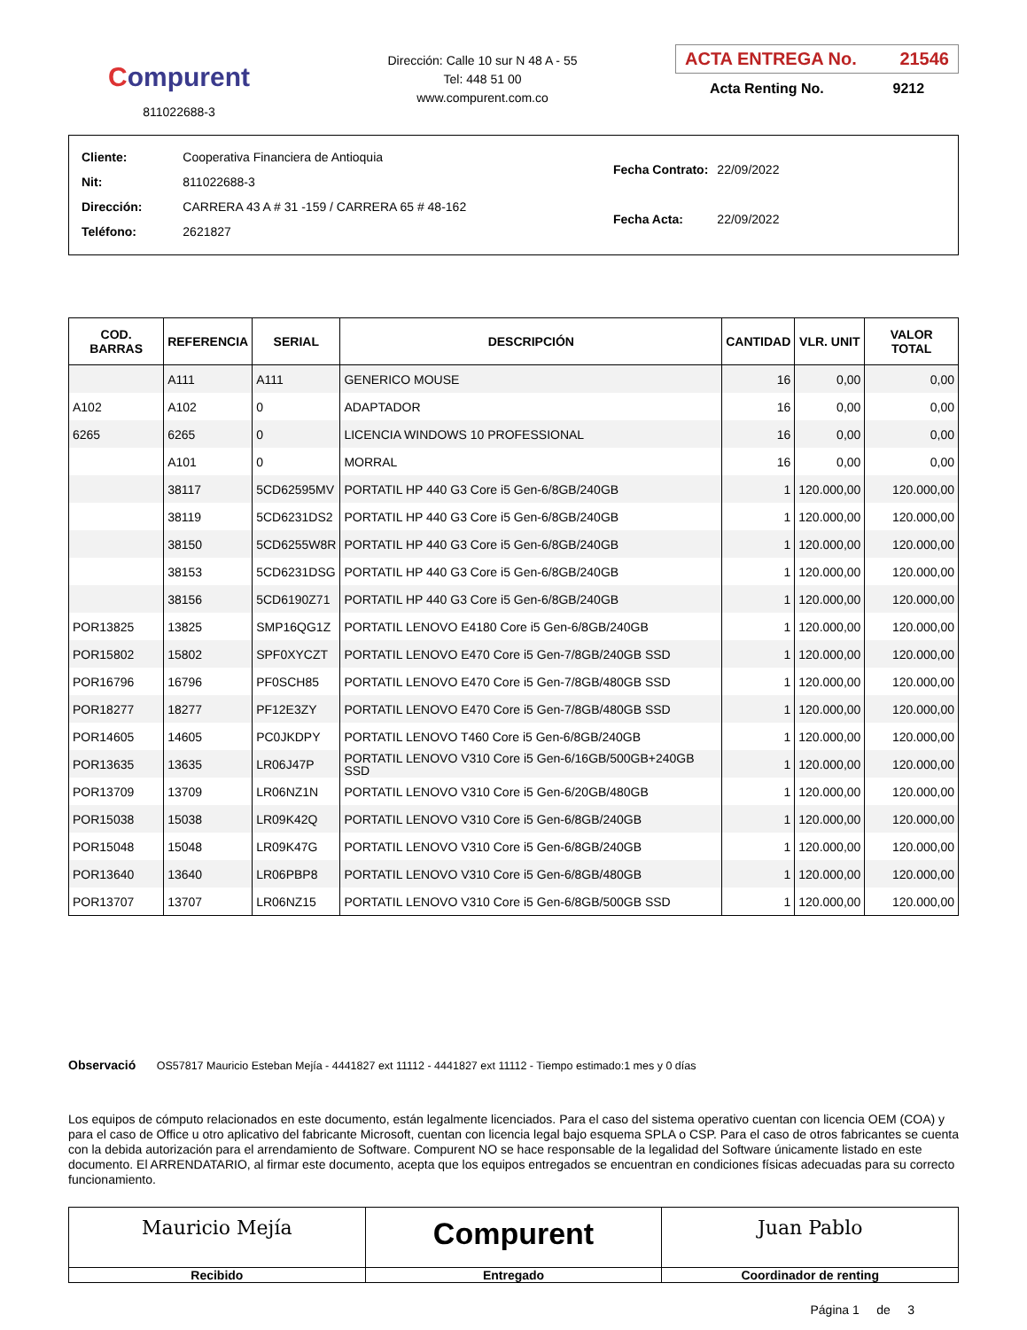Compurent
811022688-3
Dirección: Calle 10 sur N 48 A - 55
Tel: 448 51 00
www.compurent.com.co
ACTA ENTREGA No. 21546
Acta Renting No. 9212
| Cliente: | Cooperativa Financiera de Antioquia |
| Nit: | 811022688-3 |
| Dirección: | CARRERA 43 A # 31 -159 / CARRERA 65 # 48-162 |
| Teléfono: | 2621827 |
| Fecha Contrato: | 22/09/2022 |
| Fecha Acta: | 22/09/2022 |
| COD. BARRAS | REFERENCIA | SERIAL | DESCRIPCIÓN | CANTIDAD | VLR. UNIT | VALOR TOTAL |
| --- | --- | --- | --- | --- | --- | --- |
| | A111 | A111 | GENERICO MOUSE | 16 | 0,00 | 0,00 |
| A102 | A102 | 0 | ADAPTADOR | 16 | 0,00 | 0,00 |
| 6265 | 6265 | 0 | LICENCIA WINDOWS 10 PROFESSIONAL | 16 | 0,00 | 0,00 |
| | A101 | 0 | MORRAL | 16 | 0,00 | 0,00 |
| | 38117 | 5CD62595MV | PORTATIL HP 440 G3 Core i5 Gen-6/8GB/240GB | 1 | 120.000,00 | 120.000,00 |
| | 38119 | 5CD6231DS2 | PORTATIL HP 440 G3 Core i5 Gen-6/8GB/240GB | 1 | 120.000,00 | 120.000,00 |
| | 38150 | 5CD6255W8R | PORTATIL HP 440 G3 Core i5 Gen-6/8GB/240GB | 1 | 120.000,00 | 120.000,00 |
| | 38153 | 5CD6231DSG | PORTATIL HP 440 G3 Core i5 Gen-6/8GB/240GB | 1 | 120.000,00 | 120.000,00 |
| | 38156 | 5CD6190Z71 | PORTATIL HP 440 G3 Core i5 Gen-6/8GB/240GB | 1 | 120.000,00 | 120.000,00 |
| POR13825 | 13825 | SMP16QG1Z | PORTATIL LENOVO E4180 Core i5 Gen-6/8GB/240GB | 1 | 120.000,00 | 120.000,00 |
| POR15802 | 15802 | SPF0XYCZT | PORTATIL LENOVO E470 Core i5 Gen-7/8GB/240GB SSD | 1 | 120.000,00 | 120.000,00 |
| POR16796 | 16796 | PF0SCH85 | PORTATIL LENOVO E470 Core i5 Gen-7/8GB/480GB SSD | 1 | 120.000,00 | 120.000,00 |
| POR18277 | 18277 | PF12E3ZY | PORTATIL LENOVO E470 Core i5 Gen-7/8GB/480GB SSD | 1 | 120.000,00 | 120.000,00 |
| POR14605 | 14605 | PC0JKDPY | PORTATIL LENOVO T460 Core i5 Gen-6/8GB/240GB | 1 | 120.000,00 | 120.000,00 |
| POR13635 | 13635 | LR06J47P | PORTATIL LENOVO V310 Core i5 Gen-6/16GB/500GB+240GB SSD | 1 | 120.000,00 | 120.000,00 |
| POR13709 | 13709 | LR06NZ1N | PORTATIL LENOVO V310 Core i5 Gen-6/20GB/480GB | 1 | 120.000,00 | 120.000,00 |
| POR15038 | 15038 | LR09K42Q | PORTATIL LENOVO V310 Core i5 Gen-6/8GB/240GB | 1 | 120.000,00 | 120.000,00 |
| POR15048 | 15048 | LR09K47G | PORTATIL LENOVO V310 Core i5 Gen-6/8GB/240GB | 1 | 120.000,00 | 120.000,00 |
| POR13640 | 13640 | LR06PBP8 | PORTATIL LENOVO V310 Core i5 Gen-6/8GB/480GB | 1 | 120.000,00 | 120.000,00 |
| POR13707 | 13707 | LR06NZ15 | PORTATIL LENOVO V310 Core i5 Gen-6/8GB/500GB SSD | 1 | 120.000,00 | 120.000,00 |
Observació OS57817 Mauricio Esteban Mejía - 4441827 ext 11112 - 4441827 ext 11112 - Tiempo estimado:1 mes y 0 días
Los equipos de cómputo relacionados en este documento, están legalmente licenciados. Para el caso del sistema operativo cuentan con licencia OEM (COA) y para el caso de Office u otro aplicativo del fabricante Microsoft, cuentan con licencia legal bajo esquema SPLA o CSP. Para el caso de otros fabricantes se cuenta con la debida autorización para el arrendamiento de Software. Compurent NO se hace responsable de la legalidad del Software únicamente listado en este documento. El ARRENDATARIO, al firmar este documento, acepta que los equipos entregados se encuentran en condiciones físicas adecuadas para su correcto funcionamiento.
Mauricio Mejía
Recibido
Compurent
Entregado
Juan Pablo
Coordinador de renting
Página 1 de 3